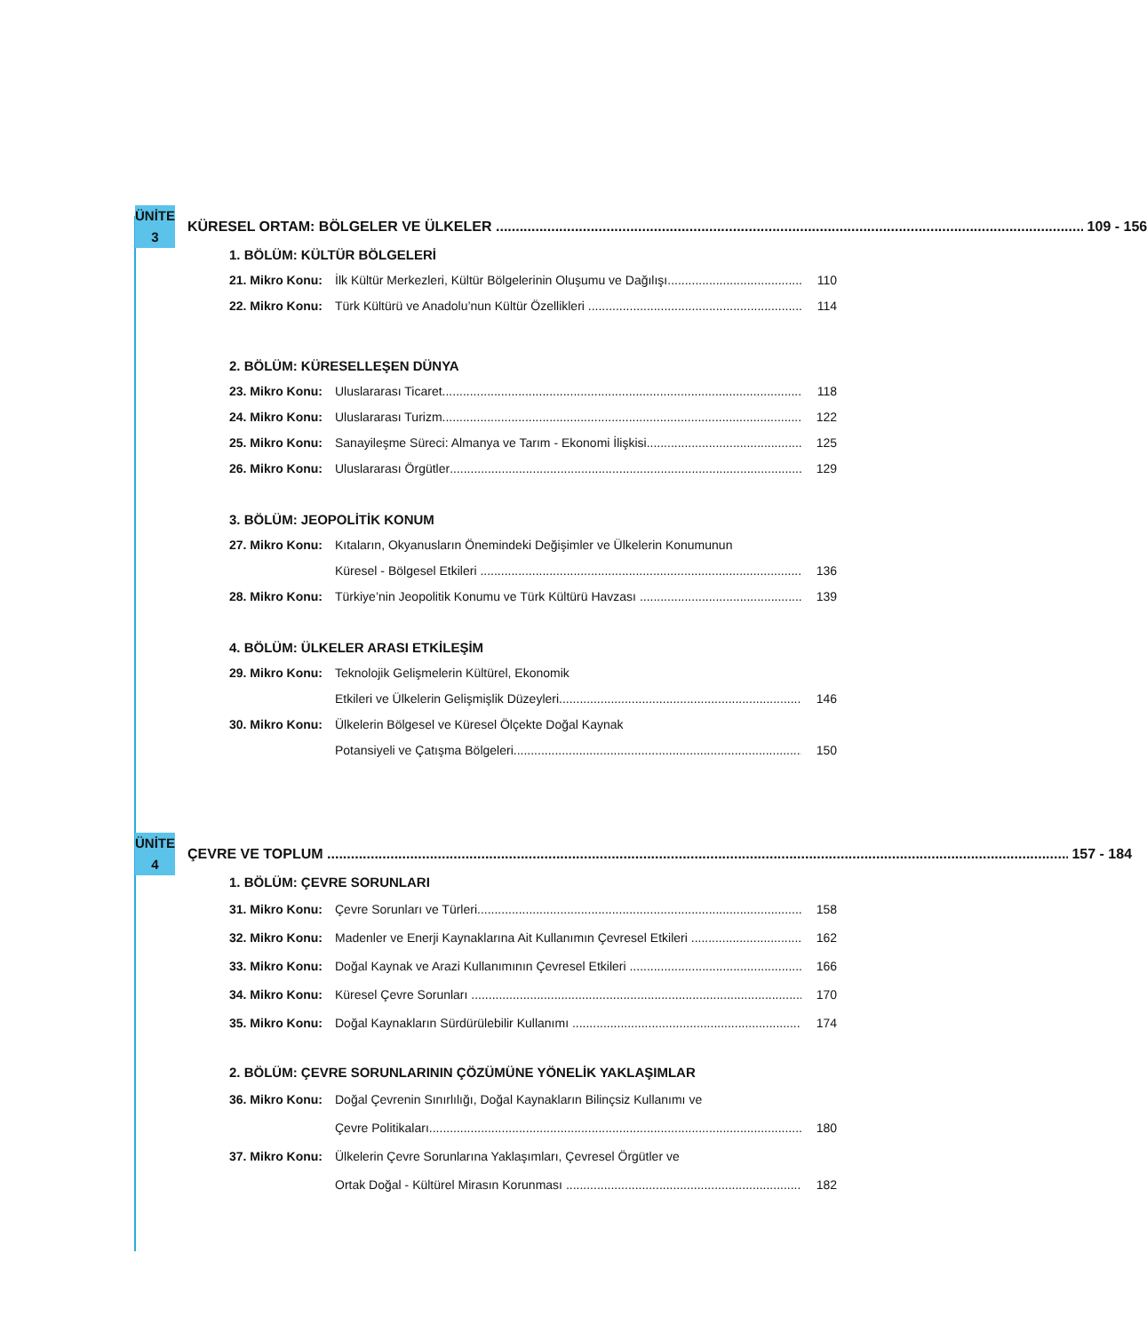ÜNİTE 3
KÜRESEL ORTAM: BÖLGELER VE ÜLKELER 109 - 156
1. BÖLÜM: KÜLTÜR BÖLGELERİ
21. Mikro Konu: İlk Kültür Merkezleri, Kültür Bölgelerinin Oluşumu ve Dağılışı 110
22. Mikro Konu: Türk Kültürü ve Anadolu’nun Kültür Özellikleri 114
2. BÖLÜM: KÜRESELLEŞEN DÜNYA
23. Mikro Konu: Uluslararası Ticaret 118
24. Mikro Konu: Uluslararası Turizm 122
25. Mikro Konu: Sanayileşme Süreci: Almanya ve Tarım - Ekonomi İlişkisi 125
26. Mikro Konu: Uluslararası Örgütler 129
3. BÖLÜM: JEOPOLİTİK KONUM
27. Mikro Konu: Kıtaların, Okyanusların Önemindeki Değişimler ve Ülkelerin Konumunun
Küresel - Bölgesel Etkileri 136
28. Mikro Konu: Türkiye’nin Jeopolitik Konumu ve Türk Kültürü Havzası 139
4. BÖLÜM: ÜLKELER ARASI ETKİLEŞİM
29. Mikro Konu: Teknolojik Gelişmelerin Kültürel, Ekonomik
Etkileri ve Ülkelerin Gelişmişlik Düzeyleri 146
30. Mikro Konu: Ülkelerin Bölgesel ve Küresel Ölçekte Doğal Kaynak
Potansiyeli ve Çatışma Bölgeleri 150
ÜNİTE 4
ÇEVRE VE TOPLUM 157 - 184
1. BÖLÜM: ÇEVRE SORUNLARI
31. Mikro Konu: Çevre Sorunları ve Türleri 158
32. Mikro Konu: Madenler ve Enerji Kaynaklarına Ait Kullanımın Çevresel Etkileri 162
33. Mikro Konu: Doğal Kaynak ve Arazi Kullanımının Çevresel Etkileri 166
34. Mikro Konu: Küresel Çevre Sorunları 170
35. Mikro Konu: Doğal Kaynakların Sürdürülebilir Kullanımı 174
2. BÖLÜM: ÇEVRE SORUNLARININ ÇÖZÜMÜNE YÖNELİK YAKLAŞIMLAR
36. Mikro Konu: Doğal Çevrenin Sınırlılığı, Doğal Kaynakların Bilinçsiz Kullanımı ve
Çevre Politikaları 180
37. Mikro Konu: Ülkelerin Çevre Sorunlarına Yaklaşımları, Çevresel Örgütler ve
Ortak Doğal - Kültürel Mirasın Korunması 182